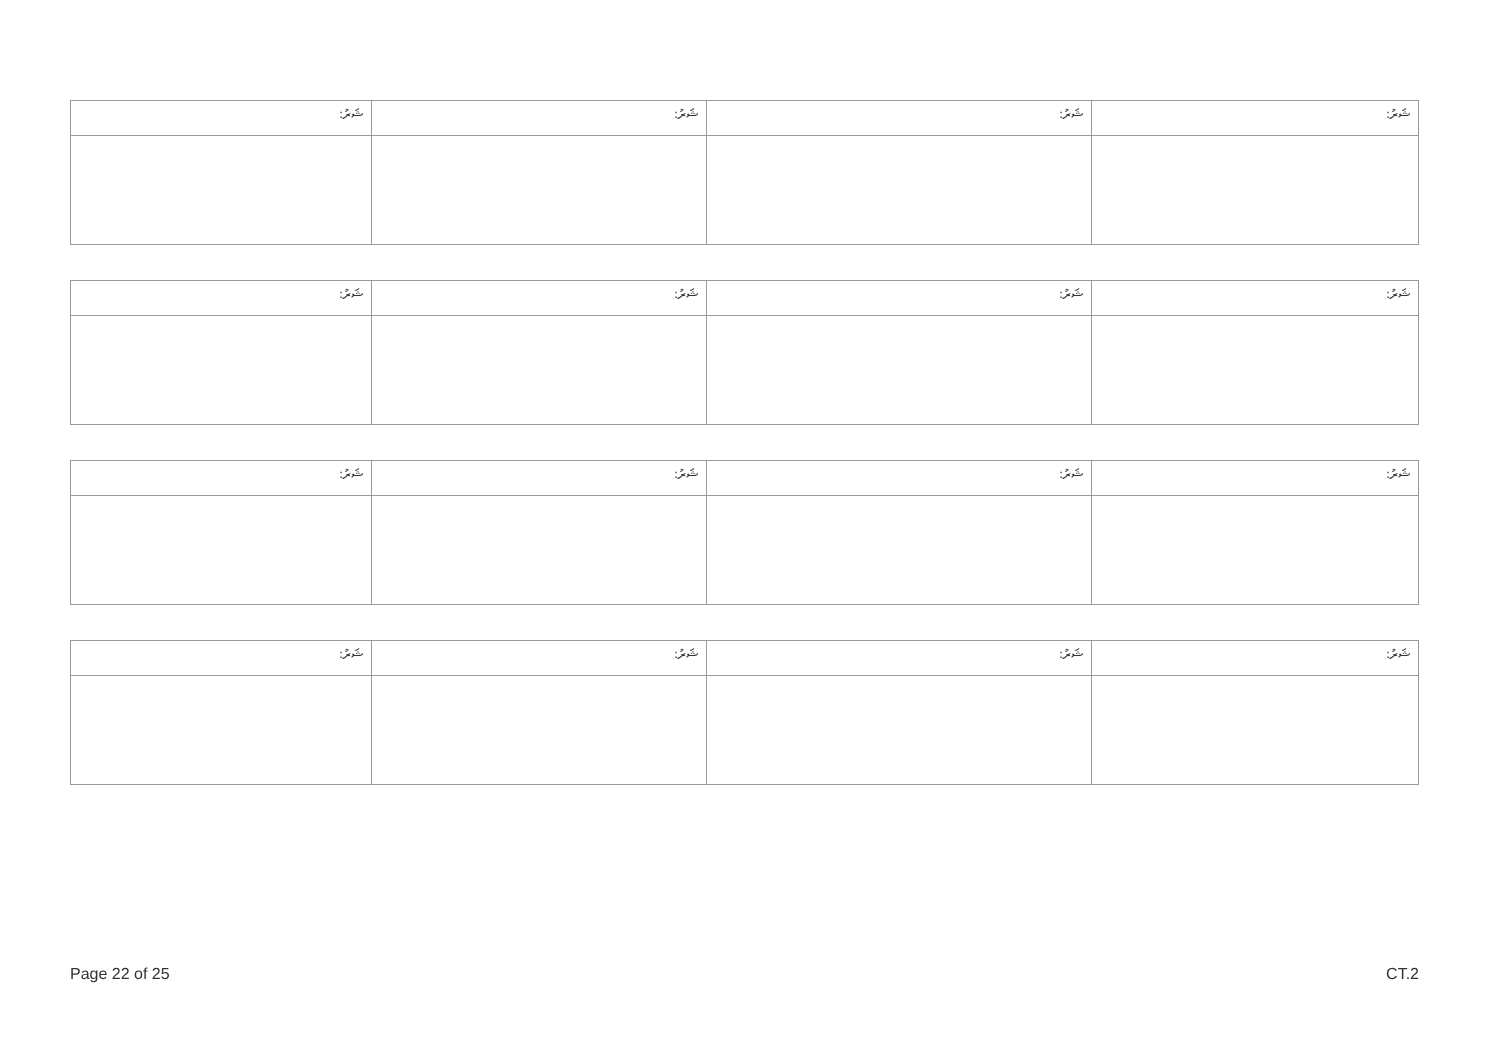| :ޝަރު | :ޝަރު | :ޝަރު | :ޝަރު |
| :ޝަރު | :ޝަރު | :ޝަރު | :ޝަރު |
| :ޝަރު | :ޝަރު | :ޝަރު | :ޝަރު |
| :ޝަރު | :ޝަރު | :ޝަރު | :ޝަރު |
Page 22 of 25 CT.2